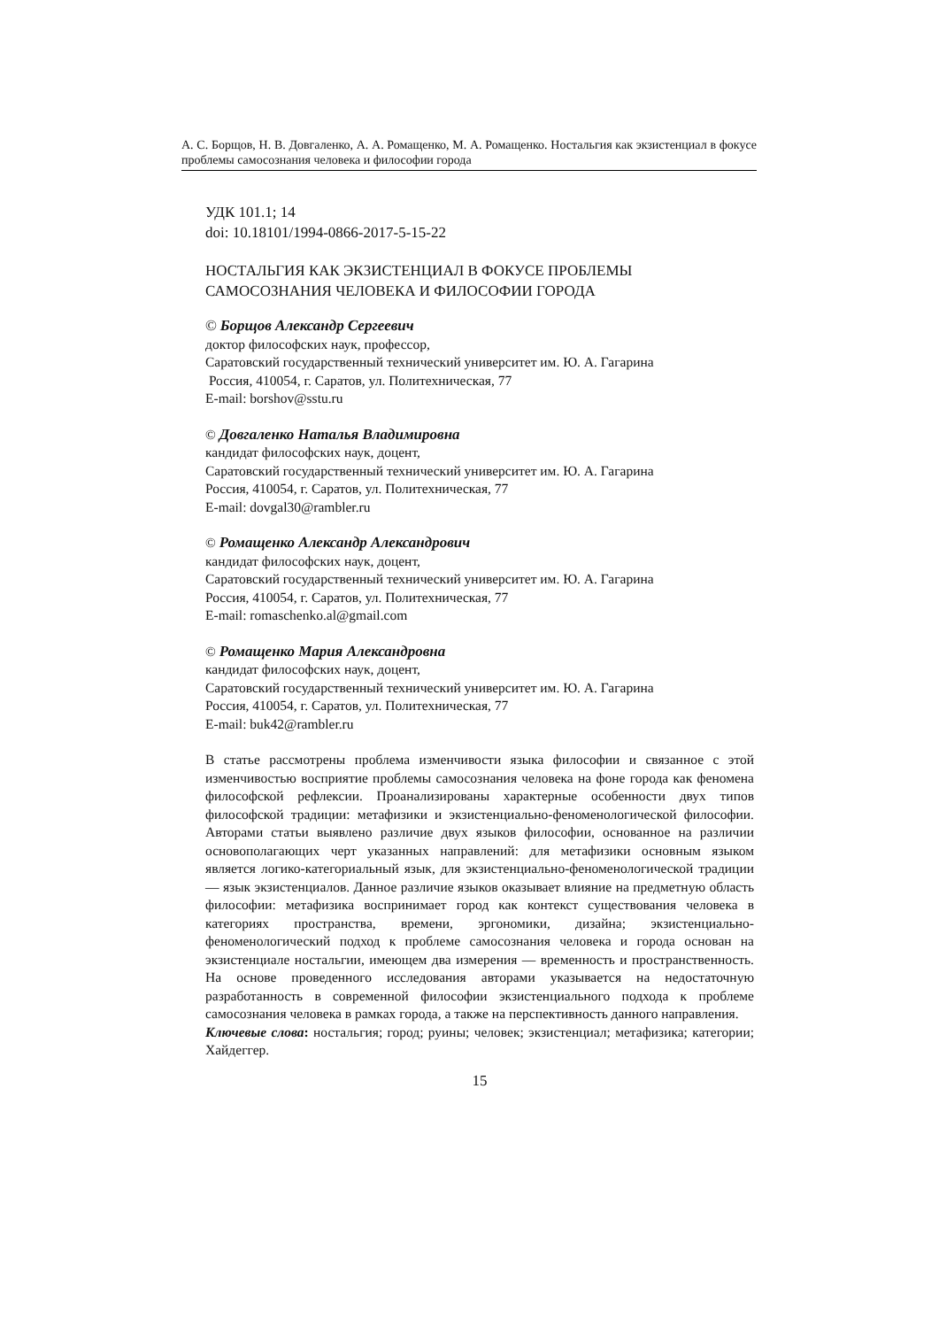А. С. Борщов, Н. В. Довгаленко, А. А. Ромащенко, М. А. Ромащенко. Ностальгия как экзистенциал в фокусе проблемы самосознания человека и философии города
УДК 101.1; 14
doi: 10.18101/1994-0866-2017-5-15-22
НОСТАЛЬГИЯ КАК ЭКЗИСТЕНЦИАЛ В ФОКУСЕ ПРОБЛЕМЫ
САМОСОЗНАНИЯ ЧЕЛОВЕКА И ФИЛОСОФИИ ГОРОДА
© Борщов Александр Сергеевич
доктор философских наук, профессор,
Саратовский государственный технический университет им. Ю. А. Гагарина
Россия, 410054, г. Саратов, ул. Политехническая, 77
E-mail: borshov@sstu.ru
© Довгаленко Наталья Владимировна
кандидат философских наук, доцент,
Саратовский государственный технический университет им. Ю. А. Гагарина
Россия, 410054, г. Саратов, ул. Политехническая, 77
E-mail: dovgal30@rambler.ru
© Ромащенко Александр Александрович
кандидат философских наук, доцент,
Саратовский государственный технический университет им. Ю. А. Гагарина
Россия, 410054, г. Саратов, ул. Политехническая, 77
E-mail: romaschenko.al@gmail.com
© Ромащенко Мария Александровна
кандидат философских наук, доцент,
Саратовский государственный технический университет им. Ю. А. Гагарина
Россия, 410054, г. Саратов, ул. Политехническая, 77
E-mail: buk42@rambler.ru
В статье рассмотрены проблема изменчивости языка философии и связанное с этой изменчивостью восприятие проблемы самосознания человека на фоне города как феномена философской рефлексии. Проанализированы характерные особенности двух типов философской традиции: метафизики и экзистенциально-феноменологической философии. Авторами статьи выявлено различие двух языков философии, основанное на различии основополагающих черт указанных направлений: для метафизики основным языком является логико-категориальный язык, для экзистенциально-феноменологической традиции — язык экзистенциалов. Данное различие языков оказывает влияние на предметную область философии: метафизика воспринимает город как контекст существования человека в категориях пространства, времени, эргономики, дизайна; экзистенциально-феноменологический подход к проблеме самосознания человека и города основан на экзистенциале ностальгии, имеющем два измерения — временность и пространственность. На основе проведенного исследования авторами указывается на недостаточную разработанность в современной философии экзистенциального подхода к проблеме самосознания человека в рамках города, а также на перспективность данного направления.
Ключевые слова: ностальгия; город; руины; человек; экзистенциал; метафизика; категории; Хайдеггер.
15